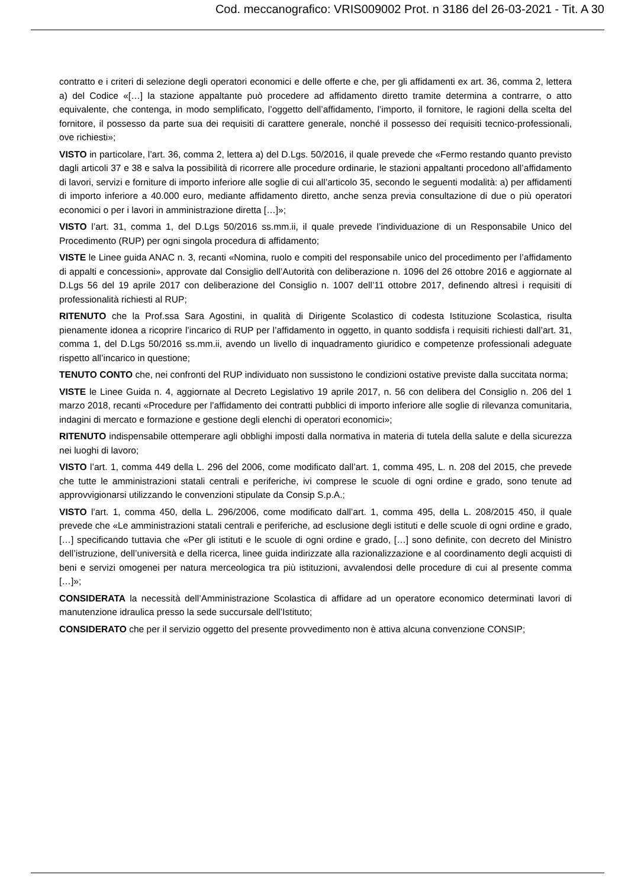Cod. meccanografico: VRIS009002 Prot. n 3186 del 26-03-2021 - Tit. A 30
contratto e i criteri di selezione degli operatori economici e delle offerte e che, per gli affidamenti ex art. 36, comma 2, lettera a) del Codice «[…] la stazione appaltante può procedere ad affidamento diretto tramite determina a contrarre, o atto equivalente, che contenga, in modo semplificato, l’oggetto dell’affidamento, l’importo, il fornitore, le ragioni della scelta del fornitore, il possesso da parte sua dei requisiti di carattere generale, nonché il possesso dei requisiti tecnico-professionali, ove richiesti»;
VISTO in particolare, l’art. 36, comma 2, lettera a) del D.Lgs. 50/2016, il quale prevede che «Fermo restando quanto previsto dagli articoli 37 e 38 e salva la possibilità di ricorrere alle procedure ordinarie, le stazioni appaltanti procedono all’affidamento di lavori, servizi e forniture di importo inferiore alle soglie di cui all’articolo 35, secondo le seguenti modalità: a) per affidamenti di importo inferiore a 40.000 euro, mediante affidamento diretto, anche senza previa consultazione di due o più operatori economici o per i lavori in amministrazione diretta […]»;
VISTO l’art. 31, comma 1, del D.Lgs 50/2016 ss.mm.ii, il quale prevede l’individuazione di un Responsabile Unico del Procedimento (RUP) per ogni singola procedura di affidamento;
VISTE le Linee guida ANAC n. 3, recanti «Nomina, ruolo e compiti del responsabile unico del procedimento per l’affidamento di appalti e concessioni», approvate dal Consiglio dell’Autorità con deliberazione n. 1096 del 26 ottobre 2016 e aggiornate al D.Lgs 56 del 19 aprile 2017 con deliberazione del Consiglio n. 1007 dell’11 ottobre 2017, definendo altresì i requisiti di professionalità richiesti al RUP;
RITENUTO che la Prof.ssa Sara Agostini, in qualità di Dirigente Scolastico di codesta Istituzione Scolastica, risulta pienamente idonea a ricoprire l’incarico di RUP per l’affidamento in oggetto, in quanto soddisfa i requisiti richiesti dall’art. 31, comma 1, del D.Lgs 50/2016 ss.mm.ii, avendo un livello di inquadramento giuridico e competenze professionali adeguate rispetto all’incarico in questione;
TENUTO CONTO che, nei confronti del RUP individuato non sussistono le condizioni ostative previste dalla succitata norma;
VISTE le Linee Guida n. 4, aggiornate al Decreto Legislativo 19 aprile 2017, n. 56 con delibera del Consiglio n. 206 del 1 marzo 2018, recanti «Procedure per l’affidamento dei contratti pubblici di importo inferiore alle soglie di rilevanza comunitaria, indagini di mercato e formazione e gestione degli elenchi di operatori economici»;
RITENUTO indispensabile ottemperare agli obblighi imposti dalla normativa in materia di tutela della salute e della sicurezza nei luoghi di lavoro;
VISTO l’art. 1, comma 449 della L. 296 del 2006, come modificato dall’art. 1, comma 495, L. n. 208 del 2015, che prevede che tutte le amministrazioni statali centrali e periferiche, ivi comprese le scuole di ogni ordine e grado, sono tenute ad approvvigionarsi utilizzando le convenzioni stipulate da Consip S.p.A.;
VISTO l’art. 1, comma 450, della L. 296/2006, come modificato dall’art. 1, comma 495, della L. 208/2015 450, il quale prevede che «Le amministrazioni statali centrali e periferiche, ad esclusione degli istituti e delle scuole di ogni ordine e grado, […] specificando tuttavia che «Per gli istituti e le scuole di ogni ordine e grado, […] sono definite, con decreto del Ministro dell’istruzione, dell’università e della ricerca, linee guida indirizzate alla razionalizzazione e al coordinamento degli acquisti di beni e servizi omogenei per natura merceologica tra più istituzioni, avvalendosi delle procedure di cui al presente comma […]»;
CONSIDERATA la necessità dell’Amministrazione Scolastica di affidare ad un operatore economico determinati lavori di manutenzione idraulica presso la sede succursale dell’Istituto;
CONSIDERATO che per il servizio oggetto del presente provvedimento non è attiva alcuna convenzione CONSIP;